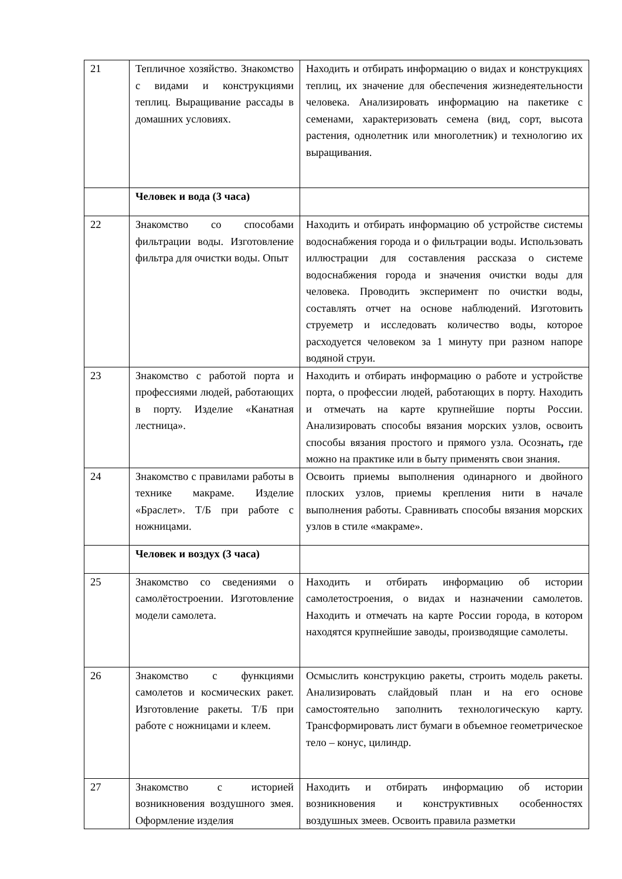| 21 | Тепличное хозяйство. Знакомство с видами и конструкциями теплиц. Выращивание рассады в домашних условиях. | Находить и отбирать информацию о видах и конструкциях теплиц, их значение для обеспечения жизнедеятельности человека. Анализировать информацию на пакетике с семенами, характеризовать семена (вид, сорт, высота растения, однолетник или многолетник) и технологию их выращивания. |
| | Человек и вода (3 часа) | |
| 22 | Знакомство со способами фильтрации воды. Изготовление фильтра для очистки воды. Опыт | Находить и отбирать информацию об устройстве системы водоснабжения города и о фильтрации воды. Использовать иллюстрации для составления рассказа о системе водоснабжения города и значения очистки воды для человека. Проводить эксперимент по очистки воды, составлять отчет на основе наблюдений. Изготовить струеметр и исследовать количество воды, которое расходуется человеком за 1 минуту при разном напоре водяной струи. |
| 23 | Знакомство с работой порта и профессиями людей, работающих в порту. Изделие «Канатная лестница». | Находить и отбирать информацию о работе и устройстве порта, о профессии людей, работающих в порту. Находить и отмечать на карте крупнейшие порты России. Анализировать способы вязания морских узлов, освоить способы вязания простого и прямого узла. Осознать , где можно на практике или в быту применять свои знания. |
| 24 | Знакомство с правилами работы в технике макраме. Изделие «Браслет». Т/Б при работе с ножницами. | Освоить приемы выполнения одинарного и двойного плоских узлов, приемы крепления нити в начале выполнения работы. Сравнивать способы вязания морских узлов в стиле «макраме». |
| | Человек и воздух (3 часа) | |
| 25 | Знакомство со сведениями о самолётостроении. Изготовление модели самолета. | Находить и отбирать информацию об истории самолетостроения, о видах и назначении самолетов. Находить и отмечать на карте России города, в котором находятся крупнейшие заводы, производящие самолеты. |
| 26 | Знакомство с функциями самолетов и космических ракет. Изготовление ракеты. Т/Б при работе с ножницами и клеем. | Осмыслить конструкцию ракеты, строить модель ракеты. Анализировать слайдовый план и на его основе самостоятельно заполнить технологическую карту. Трансформировать лист бумаги в объемное геометрическое тело – конус, цилиндр. |
| 27 | Знакомство с историей возникновения воздушного змея. Оформление изделия | Находить и отбирать информацию об истории возникновения и конструктивных особенностях воздушных змеев. Освоить правила разметки |